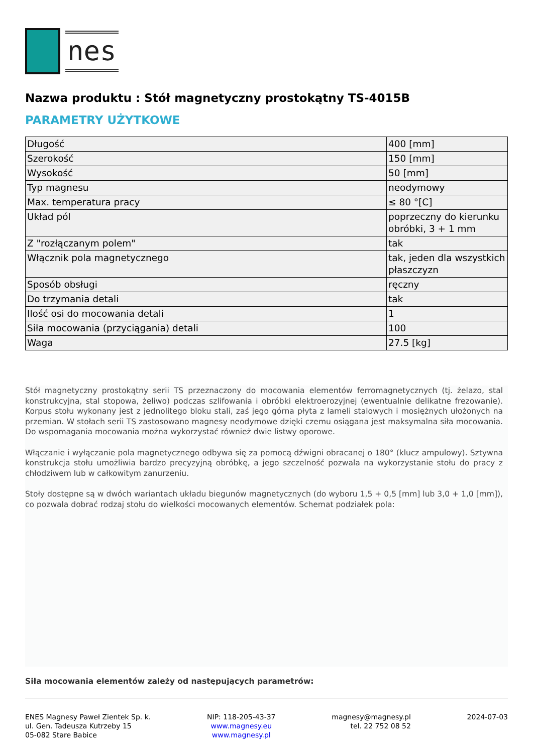nes
Nazwa produktu : Stół magnetyczny prostokątny TS-4015B
PARAMETRY UŻYTKOWE
| Długość | 400 [mm] |
| Szerokość | 150 [mm] |
| Wysokość | 50 [mm] |
| Typ magnesu | neodymowy |
| Max. temperatura pracy | ≤ 80 °[C] |
| Układ pól | poprzeczny do kierunku obróbki, 3 + 1 mm |
| Z "rozłączanym polem" | tak |
| Włącznik pola magnetycznego | tak, jeden dla wszystkich płaszczyzn |
| Sposób obsługi | ręczny |
| Do trzymania detali | tak |
| Ilość osi do mocowania detali | 1 |
| Siła mocowania (przyciągania) detali | 100 |
| Waga | 27.5 [kg] |
Stół magnetyczny prostokątny serii TS przeznaczony do mocowania elementów ferromagnetycznych (tj. żelazo, stal konstrukcyjna, stal stopowa, żeliwo) podczas szlifowania i obróbki elektroerozyjnej (ewentualnie delikatne frezowanie). Korpus stołu wykonany jest z jednolitego bloku stali, zaś jego górna płyta z lameli stalowych i mosiężnych ułożonych na przemian. W stołach serii TS zastosowano magnesy neodymowe dzięki czemu osiągana jest maksymalna siła mocowania. Do wspomagania mocowania można wykorzystać również dwie listwy oporowe.
Włączanie i wyłączanie pola magnetycznego odbywa się za pomocą dźwigni obracanej o 180° (klucz ampulowy). Sztywna konstrukcja stołu umożliwia bardzo precyzyjną obróbkę, a jego szczelność pozwala na wykorzystanie stołu do pracy z chłodziwem lub w całkowitym zanurzeniu.
Stoły dostępne są w dwóch wariantach układu biegunów magnetycznych (do wyboru 1,5 + 0,5 [mm] lub 3,0 + 1,0 [mm]), co pozwala dobrać rodzaj stołu do wielkości mocowanych elementów. Schemat podziałek pola:
Siła mocowania elementów zależy od następujących parametrów:
ENES Magnesy Paweł Zientek Sp. k.
ul. Gen. Tadeusza Kutrzeby 15
05-082 Stare Babice
NIP: 118-205-43-37
www.magnesy.eu
www.magnesy.pl
magnesy@magnesy.pl
tel. 22 752 08 52
2024-07-03